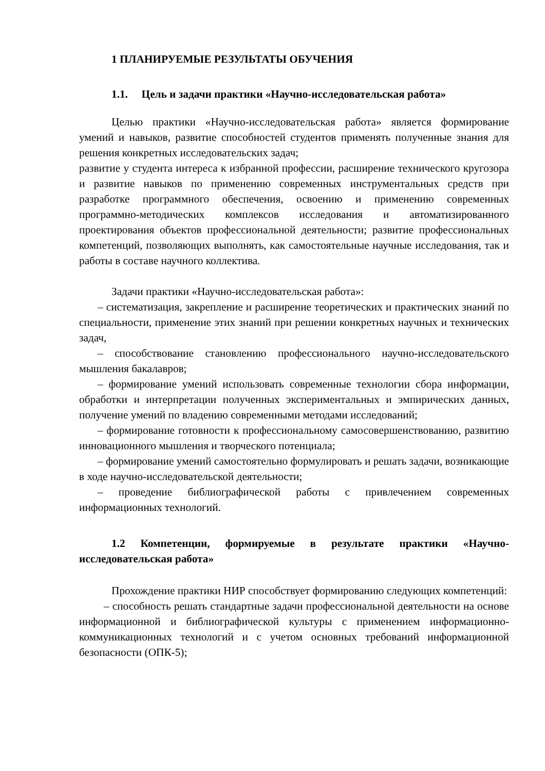1 ПЛАНИРУЕМЫЕ РЕЗУЛЬТАТЫ ОБУЧЕНИЯ
1.1. Цель и задачи практики «Научно-исследовательская работа»
Целью практики «Научно-исследовательская работа» является формирование умений и навыков, развитие способностей студентов применять полученные знания для решения конкретных исследовательских задач;
развитие у студента интереса к избранной профессии, расширение технического кругозора и развитие навыков по применению современных инструментальных средств при разработке программного обеспечения, освоению и применению современных программно-методических комплексов исследования и автоматизированного проектирования объектов профессиональной деятельности; развитие профессиональных компетенций, позволяющих выполнять, как самостоятельные научные исследования, так и работы в составе научного коллектива.
Задачи практики «Научно-исследовательская работа»:
– систематизация, закрепление и расширение теоретических и практических знаний по специальности, применение этих знаний при решении конкретных научных и технических задач,
– способствование становлению профессионального научно-исследовательского мышления бакалавров;
– формирование умений использовать современные технологии сбора информации, обработки и интерпретации полученных экспериментальных и эмпирических данных, получение умений по владению современными методами исследований;
– формирование готовности к профессиональному самосовершенствованию, развитию инновационного мышления и творческого потенциала;
– формирование умений самостоятельно формулировать и решать задачи, возникающие в ходе научно-исследовательской деятельности;
– проведение библиографической работы с привлечением современных информационных технологий.
1.2 Компетенции, формируемые в результате практики «Научно-исследовательская работа»
Прохождение практики НИР способствует формированию следующих компетенций:
– способность решать стандартные задачи профессиональной деятельности на основе информационной и библиографической культуры с применением информационно-коммуникационных технологий и с учетом основных требований информационной безопасности (ОПК-5);